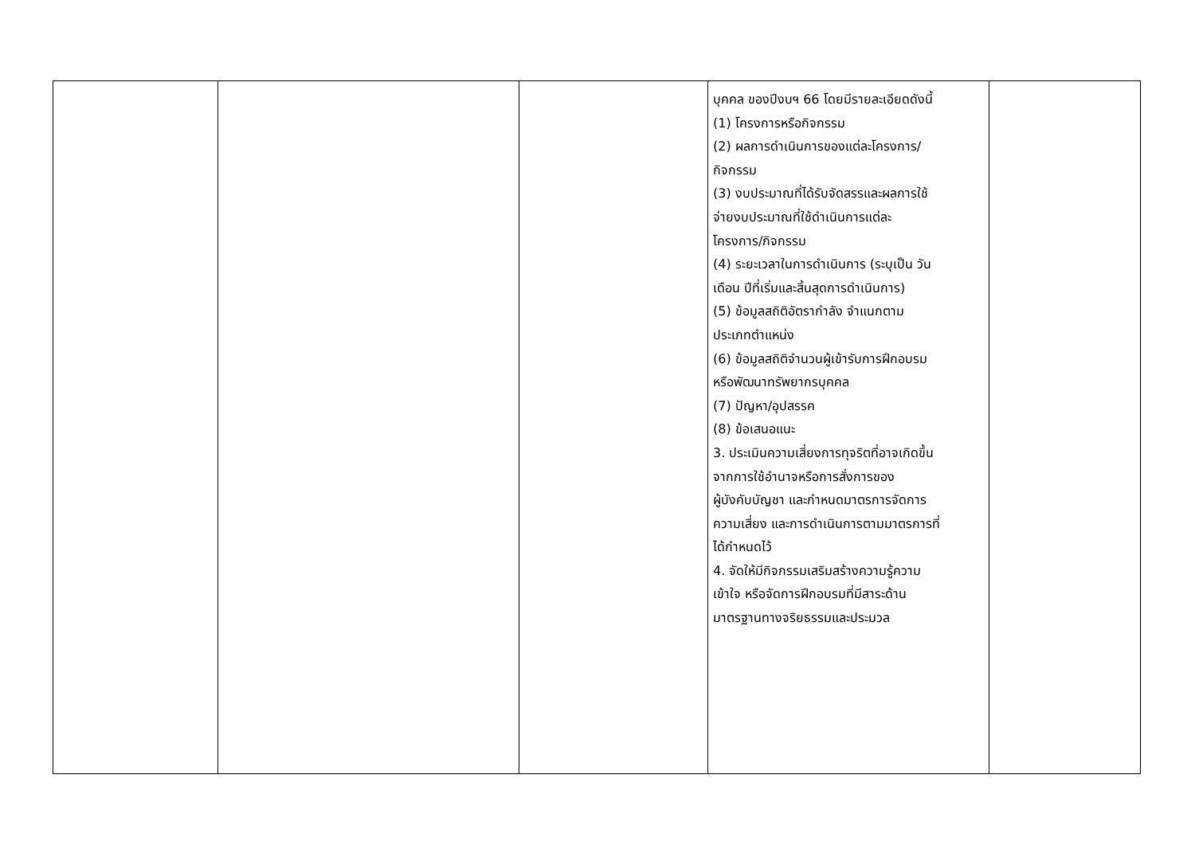| | | | บุคคล ของปีงบฯ 66 โดยมีรายละเอียดดังนี้ (1) โครงการหรือกิจกรรม (2) ผลการดำเนินการของแต่ละโครงการ/ กิจกรรม (3) งบประมาณที่ได้รับจัดสรรและผลการใช้ จ่ายงบประมาณที่ใช้ดำเนินการแต่ละ โครงการ/กิจกรรม (4) ระยะเวลาในการดำเนินการ (ระบุเป็น วัน เดือน ปีที่เริ่มและสิ้นสุดการดำเนินการ) (5) ข้อมูลสถิติอัตรากำลัง จำแนกตาม ประเภทตำแหน่ง (6) ข้อมูลสถิติจำนวนผู้เข้ารับการฝึกอบรม หรือพัฒนาทรัพยากรบุคคล (7) ปัญหา/อุปสรรค (8) ข้อเสนอแนะ 3. ประเมินความเสี่ยงการทุจริตที่อาจเกิดขึ้น จากการใช้อำนาจหรือการสั่งการของ ผู้บังคับบัญชา และกำหนดมาตรการจัดการ ความเสี่ยง และการดำเนินการตามมาตรการที่ ได้กำหนดไว้ 4. จัดให้มีกิจกรรมเสริมสร้างความรู้ความ เข้าใจ หรือจัดการฝึกอบรมที่มีสาระด้าน มาตรฐานทางจริยธรรมและประมวล | |